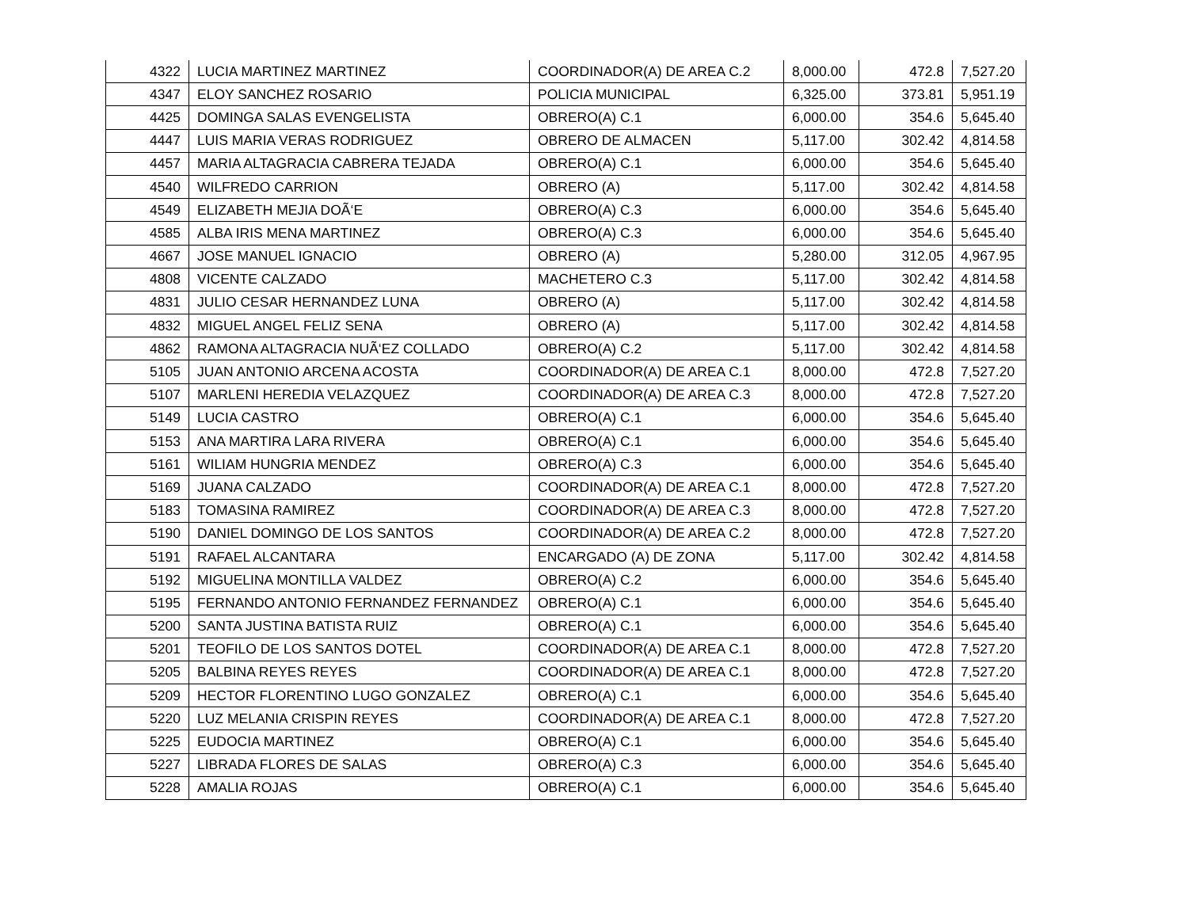| 4322 | LUCIA MARTINEZ MARTINEZ | COORDINADOR(A) DE AREA C.2 | 8,000.00 | 472.8 | 7,527.20 |
| 4347 | ELOY SANCHEZ ROSARIO | POLICIA MUNICIPAL | 6,325.00 | 373.81 | 5,951.19 |
| 4425 | DOMINGA SALAS EVENGELISTA | OBRERO(A) C.1 | 6,000.00 | 354.6 | 5,645.40 |
| 4447 | LUIS MARIA VERAS RODRIGUEZ | OBRERO DE ALMACEN | 5,117.00 | 302.42 | 4,814.58 |
| 4457 | MARIA ALTAGRACIA CABRERA TEJADA | OBRERO(A) C.1 | 6,000.00 | 354.6 | 5,645.40 |
| 4540 | WILFREDO CARRION | OBRERO (A) | 5,117.00 | 302.42 | 4,814.58 |
| 4549 | ELIZABETH MEJIA DOÃ‘E | OBRERO(A) C.3 | 6,000.00 | 354.6 | 5,645.40 |
| 4585 | ALBA IRIS MENA MARTINEZ | OBRERO(A) C.3 | 6,000.00 | 354.6 | 5,645.40 |
| 4667 | JOSE MANUEL IGNACIO | OBRERO (A) | 5,280.00 | 312.05 | 4,967.95 |
| 4808 | VICENTE CALZADO | MACHETERO C.3 | 5,117.00 | 302.42 | 4,814.58 |
| 4831 | JULIO CESAR HERNANDEZ LUNA | OBRERO (A) | 5,117.00 | 302.42 | 4,814.58 |
| 4832 | MIGUEL ANGEL FELIZ SENA | OBRERO (A) | 5,117.00 | 302.42 | 4,814.58 |
| 4862 | RAMONA ALTAGRACIA NUÃ‘EZ COLLADO | OBRERO(A) C.2 | 5,117.00 | 302.42 | 4,814.58 |
| 5105 | JUAN ANTONIO ARCENA ACOSTA | COORDINADOR(A) DE AREA C.1 | 8,000.00 | 472.8 | 7,527.20 |
| 5107 | MARLENI HEREDIA VELAZQUEZ | COORDINADOR(A) DE AREA C.3 | 8,000.00 | 472.8 | 7,527.20 |
| 5149 | LUCIA CASTRO | OBRERO(A) C.1 | 6,000.00 | 354.6 | 5,645.40 |
| 5153 | ANA MARTIRA LARA RIVERA | OBRERO(A) C.1 | 6,000.00 | 354.6 | 5,645.40 |
| 5161 | WILIAM HUNGRIA MENDEZ | OBRERO(A) C.3 | 6,000.00 | 354.6 | 5,645.40 |
| 5169 | JUANA CALZADO | COORDINADOR(A) DE AREA C.1 | 8,000.00 | 472.8 | 7,527.20 |
| 5183 | TOMASINA RAMIREZ | COORDINADOR(A) DE AREA C.3 | 8,000.00 | 472.8 | 7,527.20 |
| 5190 | DANIEL DOMINGO DE LOS SANTOS | COORDINADOR(A) DE AREA C.2 | 8,000.00 | 472.8 | 7,527.20 |
| 5191 | RAFAEL ALCANTARA | ENCARGADO (A) DE ZONA | 5,117.00 | 302.42 | 4,814.58 |
| 5192 | MIGUELINA MONTILLA VALDEZ | OBRERO(A) C.2 | 6,000.00 | 354.6 | 5,645.40 |
| 5195 | FERNANDO ANTONIO FERNANDEZ FERNANDEZ | OBRERO(A) C.1 | 6,000.00 | 354.6 | 5,645.40 |
| 5200 | SANTA JUSTINA BATISTA RUIZ | OBRERO(A) C.1 | 6,000.00 | 354.6 | 5,645.40 |
| 5201 | TEOFILO DE LOS SANTOS DOTEL | COORDINADOR(A) DE AREA C.1 | 8,000.00 | 472.8 | 7,527.20 |
| 5205 | BALBINA REYES REYES | COORDINADOR(A) DE AREA C.1 | 8,000.00 | 472.8 | 7,527.20 |
| 5209 | HECTOR FLORENTINO LUGO GONZALEZ | OBRERO(A) C.1 | 6,000.00 | 354.6 | 5,645.40 |
| 5220 | LUZ MELANIA CRISPIN REYES | COORDINADOR(A) DE AREA C.1 | 8,000.00 | 472.8 | 7,527.20 |
| 5225 | EUDOCIA MARTINEZ | OBRERO(A) C.1 | 6,000.00 | 354.6 | 5,645.40 |
| 5227 | LIBRADA FLORES DE SALAS | OBRERO(A) C.3 | 6,000.00 | 354.6 | 5,645.40 |
| 5228 | AMALIA ROJAS | OBRERO(A) C.1 | 6,000.00 | 354.6 | 5,645.40 |